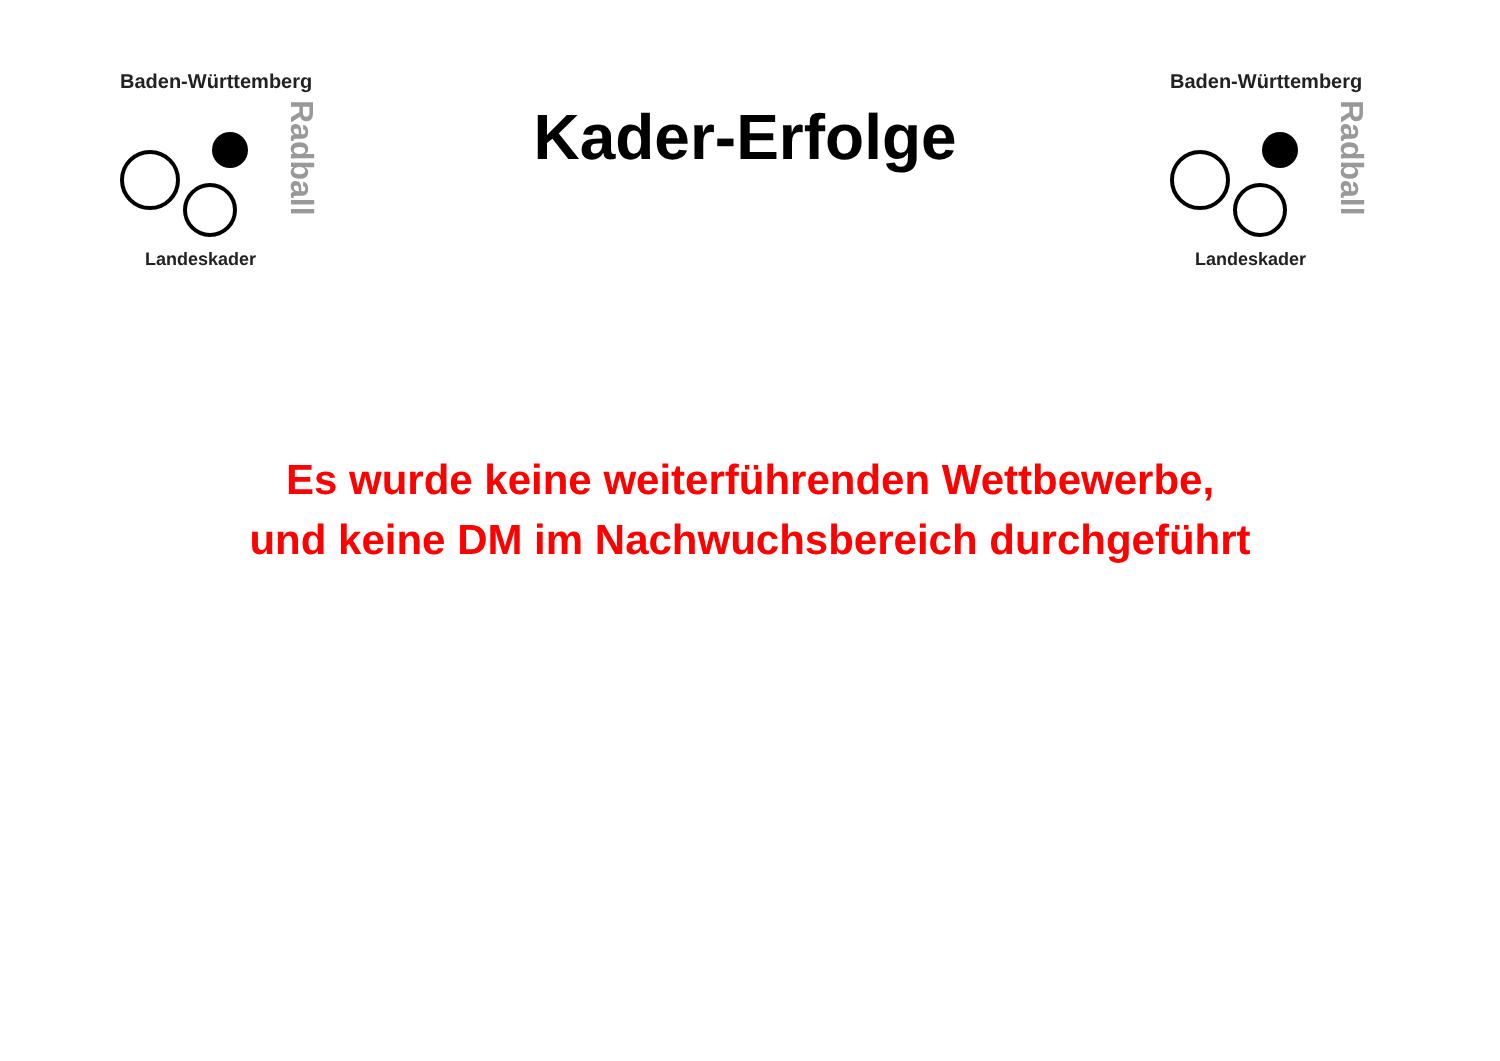Baden-Württemberg
Radball
Landeskader
Kader-Erfolge
Baden-Württemberg
Radball
Landeskader
Es wurde keine weiterführenden Wettbewerbe,
und keine DM im Nachwuchsbereich durchgeführt